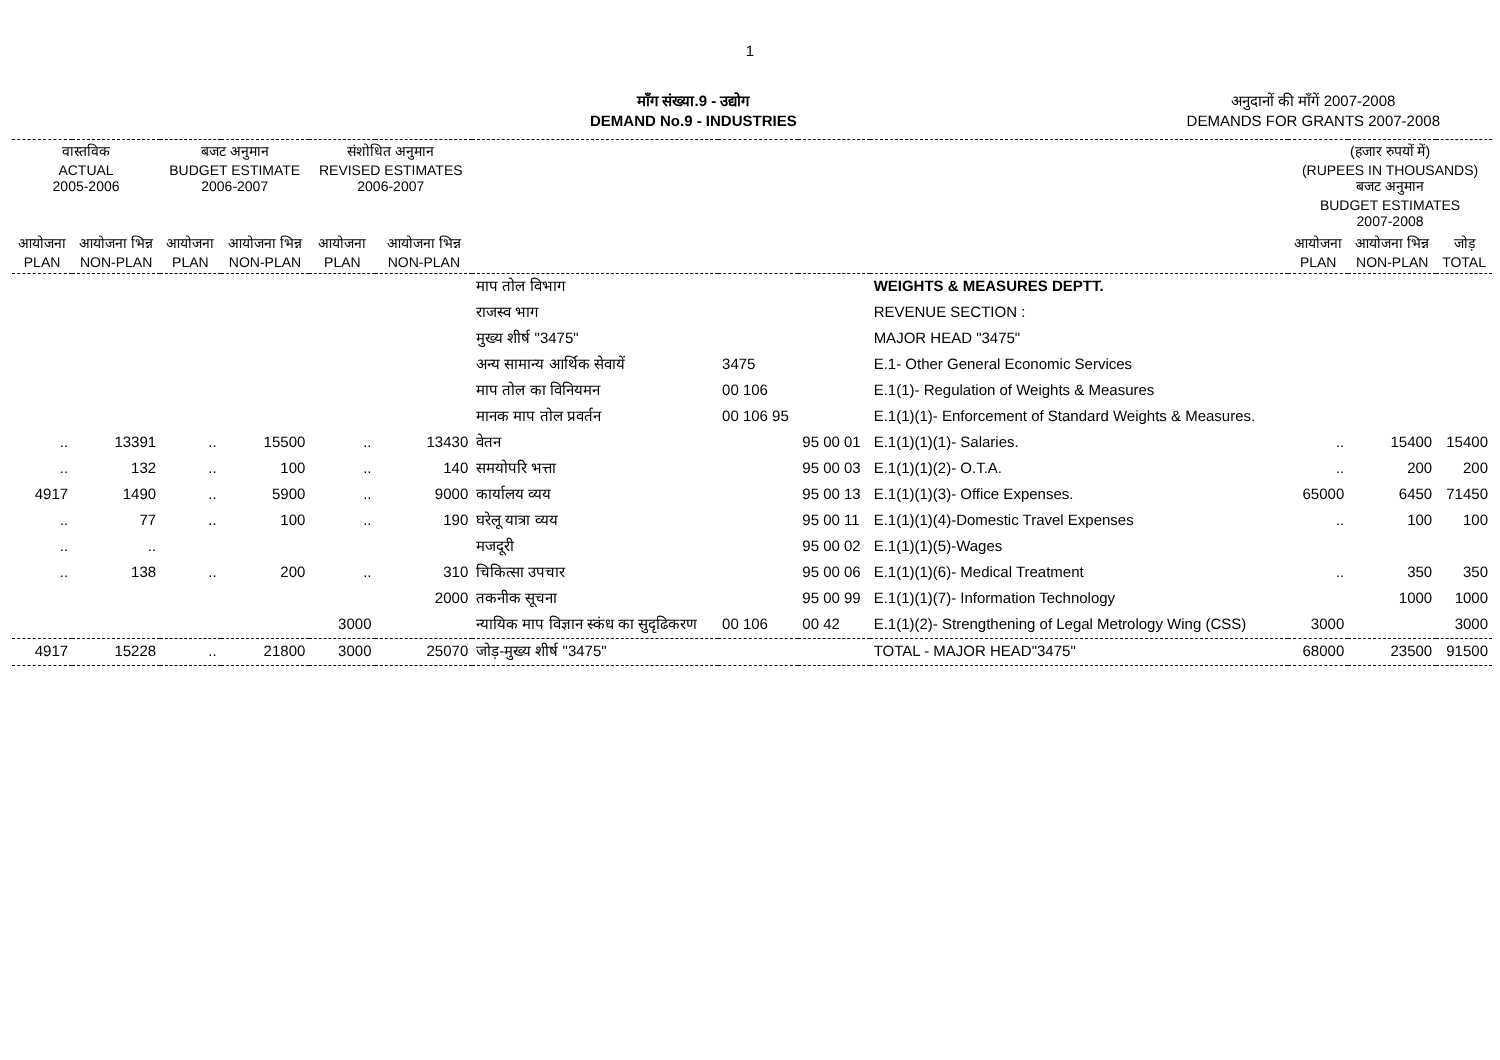1
माँग संख्या.9 - उद्योग
DEMAND No.9 - INDUSTRIES
अनुदानों की माँगें 2007-2008
DEMANDS FOR GRANTS 2007-2008
| वास्तविक ACTUAL 2005-2006 | | बजट अनुमान BUDGET ESTIMATE 2006-2007 | | संशोधित अनुमान REVISED ESTIMATES 2006-2007 | | | | | | (हजार रुपयों में) (RUPEES IN THOUSANDS) बजट अनुमान BUDGET ESTIMATES 2007-2008 | | |
| --- | --- | --- | --- | --- | --- | --- | --- | --- | --- | --- | --- | --- |
| आयोजना PLAN | आयोजना भिन्न NON-PLAN | आयोजना PLAN | आयोजना भिन्न NON-PLAN | आयोजना PLAN | आयोजना भिन्न NON-PLAN | | | | | आयोजना PLAN | आयोजना भिन्न NON-PLAN | जोड़ TOTAL |
| | | | | | | माप तोल विभाग | | | WEIGHTS & MEASURES DEPTT. | | | |
| | | | | | | राजस्व भाग | | | REVENUE SECTION : | | | |
| | | | | | | मुख्य शीर्ष "3475" | | | MAJOR HEAD "3475" | | | |
| | | | | | | अन्य सामान्य आर्थिक सेवायें | 3475 | | E.1- Other General Economic Services | | | |
| | | | | | | माप तोल का विनियमन | 00 106 | | E.1(1)- Regulation of Weights & Measures | | | |
| | | | | | | मानक माप तोल प्रवर्तन | 00 106 95 | | E.1(1)(1)- Enforcement of Standard Weights & Measures. | | | |
| .. | 13391 | .. | 15500 | .. | 13430 | वेतन | | 95 00 01 | E.1(1)(1)(1)- Salaries. | .. | 15400 | 15400 |
| .. | 132 | .. | 100 | .. | 140 | समयोपरि भत्ता | | 95 00 03 | E.1(1)(1)(2)- O.T.A. | .. | 200 | 200 |
| 4917 | 1490 | .. | 5900 | .. | 9000 | कार्यालय व्यय | | 95 00 13 | E.1(1)(1)(3)- Office Expenses. | 65000 | 6450 | 71450 |
| .. | 77 | .. | 100 | .. | 190 | घरेलू यात्रा व्यय | | 95 00 11 | E.1(1)(1)(4)-Domestic Travel Expenses | .. | 100 | 100 |
| .. | .. | | | | | मजदूरी | | 95 00 02 | E.1(1)(1)(5)-Wages | | | |
| .. | 138 | .. | 200 | .. | 310 | चिकित्सा उपचार | | 95 00 06 | E.1(1)(1)(6)- Medical Treatment | .. | 350 | 350 |
| | | | | | 2000 | तकनीक सूचना | | 95 00 99 | E.1(1)(1)(7)- Information Technology | | 1000 | 1000 |
| | | | | 3000 | | न्यायिक माप विज्ञान स्कंध का सुदृढिकरण | 00 106 | 00 42 | E.1(1)(2)- Strengthening of Legal Metrology Wing (CSS) | 3000 | | 3000 |
| 4917 | 15228 | .. | 21800 | 3000 | 25070 | जोड़-मुख्य शीर्ष "3475" | | | TOTAL - MAJOR HEAD"3475" | 68000 | 23500 | 91500 |